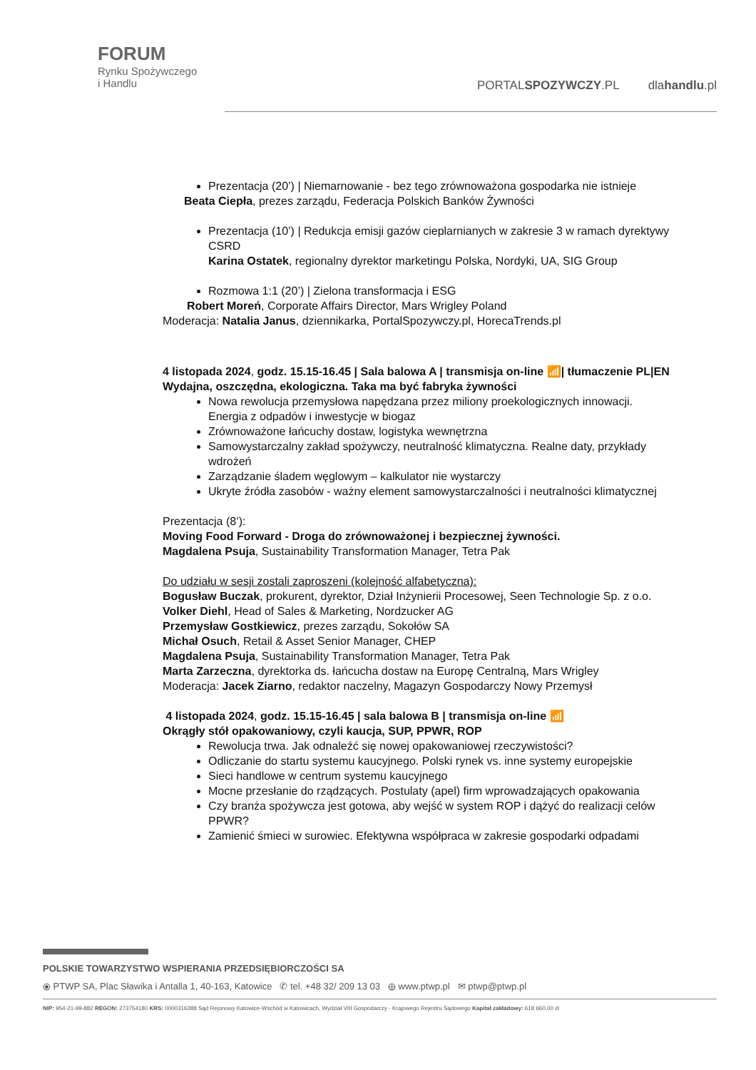FORUM
Rynku Spożywczego
i Handlu
PORTALSPOZYWCZY.PL dlahandlu.pl
Prezentacja (20’) | Niemarnowanie - bez tego zrównoważona gospodarka nie istnieje
Beata Ciepła, prezes zarządu, Federacja Polskich Banków Żywności
Prezentacja (10’) | Redukcja emisji gazów cieplarnianych w zakresie 3 w ramach dyrektywy CSRD
Karina Ostatek, regionalny dyrektor marketingu Polska, Nordyki, UA, SIG Group
Rozmowa 1:1 (20’) | Zielona transformacja i ESG
Robert Moreń, Corporate Affairs Director, Mars Wrigley Poland
Moderacja: Natalia Janus, dziennikarka, PortalSpozywczy.pl, HorecaTrends.pl
4 listopada 2024, godz. 15.15-16.45 | Sala balowa A | transmisja on-line 📶| tłumaczenie PL|EN
Wydajna, oszczędna, ekologiczna. Taka ma być fabryka żywności
Nowa rewolucja przemysłowa napędzana przez miliony proekologicznych innowacji. Energia z odpadów i inwestycje w biogaz
Zrównoważone łańcuchy dostaw, logistyka wewnętrzna
Samowystarczalny zakład spożywczy, neutralność klimatyczna. Realne daty, przykłady wdrożeń
Zarządzanie śladem węglowym – kalkulator nie wystarczy
Ukryte źródła zasobów - ważny element samowystarczalności i neutralności klimatycznej
Prezentacja (8’):
Moving Food Forward - Droga do zrównoważonej i bezpiecznej żywności.
Magdalena Psuja, Sustainability Transformation Manager, Tetra Pak
Do udziału w sesji zostali zaproszeni (kolejność alfabetyczna):
Bogusław Buczak, prokurent, dyrektor, Dział Inżynierii Procesowej, Seen Technologie Sp. z o.o.
Volker Diehl, Head of Sales & Marketing, Nordzucker AG
Przemysław Gostkiewicz, prezes zarządu, Sokołów SA
Michał Osuch, Retail & Asset Senior Manager, CHEP
Magdalena Psuja, Sustainability Transformation Manager, Tetra Pak
Marta Zarzeczna, dyrektorka ds. łańcucha dostaw na Europę Centralną, Mars Wrigley
Moderacja: Jacek Ziarno, redaktor naczelny, Magazyn Gospodarczy Nowy Przemysł
4 listopada 2024, godz. 15.15-16.45 | sala balowa B | transmisja on-line 📶
Okrągły stół opakowaniowy, czyli kaucja, SUP, PPWR, ROP
Rewolucja trwa. Jak odnaleźć się nowej opakowaniowej rzeczywistości?
Odliczanie do startu systemu kaucyjnego. Polski rynek vs. inne systemy europejskie
Sieci handlowe w centrum systemu kaucyjnego
Mocne przesłanie do rządzących. Postulaty (apel) firm wprowadzających opakowania
Czy branża spożywcza jest gotowa, aby wejść w system ROP i dążyć do realizacji celów PPWR?
Zamienić śmieci w surowiec. Efektywna współpraca w zakresie gospodarki odpadami
POLSKIE TOWARZYSTWO WSPIERANIA PRZEDSIĘBIORCZOŚCI SA
⦿ PTWP SA, Plac Sławika i Antalla 1, 40-163, Katowice ✆ tel. +48 32/ 209 13 03 ⊕ www.ptwp.pl ✉ ptwp@ptwp.pl
NIP: 954-21-99-882 REGON: 273754180 KRS: 0000316388 Sąd Rejonowy Katowice-Wschód w Katowicach, Wydział VIII Gospodarczy - Krajowego Rejestru Sądowego Kapitał zakładowy: 618 660,00 zł